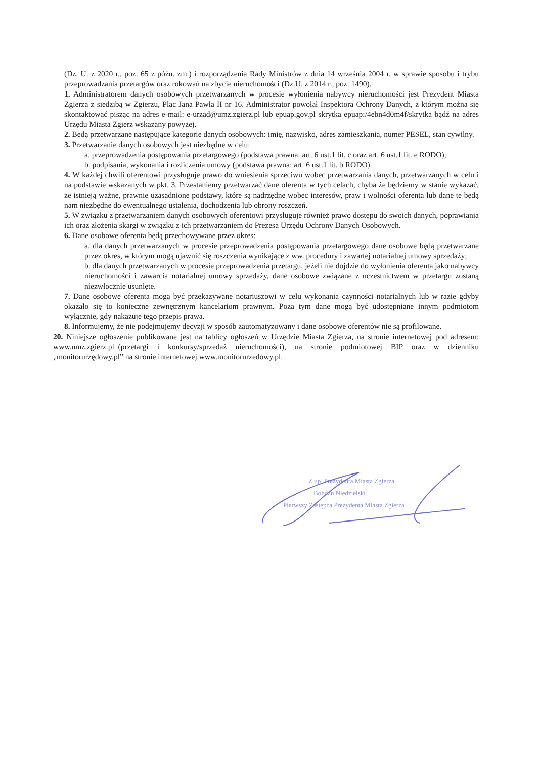(Dz. U. z 2020 r., poz. 65 z późn. zm.) i rozporządzenia Rady Ministrów z dnia 14 września 2004 r. w sprawie sposobu i trybu przeprowadzania przetargów oraz rokowań na zbycie nieruchomości (Dz.U. z 2014 r., poz. 1490).
1. Administratorem danych osobowych przetwarzanych w procesie wyłonienia nabywcy nieruchomości jest Prezydent Miasta Zgierza z siedzibą w Zgierzu, Plac Jana Pawła II nr 16. Administrator powołał Inspektora Ochrony Danych, z którym można się skontaktować pisząc na adres e-mail: e-urzad@umz.zgierz.pl lub epuap.gov.pl skrytka epuap:/4ebn4d0m4f/skrytka bądź na adres Urzędu Miasta Zgierz wskazany powyżej.
2. Będą przetwarzane następujące kategorie danych osobowych: imię, nazwisko, adres zamieszkania, numer PESEL, stan cywilny.
3. Przetwarzanie danych osobowych jest niezbędne w celu:
a. przeprowadzenia postępowania przetargowego (podstawa prawna: art. 6 ust.1 lit. c oraz art. 6 ust.1 lit. e RODO);
b. podpisania, wykonania i rozliczenia umowy (podstawa prawna: art. 6 ust.1 lit. b RODO).
4. W każdej chwili oferentowi przysługuje prawo do wniesienia sprzeciwu wobec przetwarzania danych, przetwarzanych w celu i na podstawie wskazanych w pkt. 3. Przestaniemy przetwarzać dane oferenta w tych celach, chyba że będziemy w stanie wykazać, że istnieją ważne, prawnie uzasadnione podstawy, które są nadrzędne wobec interesów, praw i wolności oferenta lub dane te będą nam niezbędne do ewentualnego ustalenia, dochodzenia lub obrony roszczeń.
5. W związku z przetwarzaniem danych osobowych oferentowi przysługuje również prawo dostępu do swoich danych, poprawiania ich oraz złożenia skargi w związku z ich przetwarzaniem do Prezesa Urzędu Ochrony Danych Osobowych.
6. Dane osobowe oferenta będą przechowywane przez okres:
a. dla danych przetwarzanych w procesie przeprowadzenia postępowania przetargowego dane osobowe będą przetwarzane przez okres, w którym mogą ujawnić się roszczenia wynikające z ww. procedury i zawartej notarialnej umowy sprzedaży;
b. dla danych przetwarzanych w procesie przeprowadzenia przetargu, jeżeli nie dojdzie do wyłonienia oferenta jako nabywcy nieruchomości i zawarcia notarialnej umowy sprzedaży, dane osobowe związane z uczestnictwem w przetargu zostaną niezwłocznie usunięte.
7. Dane osobowe oferenta mogą być przekazywane notariuszowi w celu wykonania czynności notarialnych lub w razie gdyby okazało się to konieczne zewnętrznym kancelariom prawnym. Poza tym dane mogą być udostępniane innym podmiotom wyłącznie, gdy nakazuje tego przepis prawa.
8. Informujemy, że nie podejmujemy decyzji w sposób zautomatyzowany i dane osobowe oferentów nie są profilowane.
20. Niniejsze ogłoszenie publikowane jest na tablicy ogłoszeń w Urzędzie Miasta Zgierza, na stronie internetowej pod adresem: www.umz.zgierz.pl_(przetargi i konkursy/sprzedaż nieruchomości), na stronie podmiotowej BIP oraz w dzienniku „monitorurzędowy.pl” na stronie internetowej www.monitorurzedowy.pl.
Z up. Prezydenta Miasta Zgierza
Bohdan Niedzielski
Pierwszy Zastępca Prezydenta Miasta Zgierza